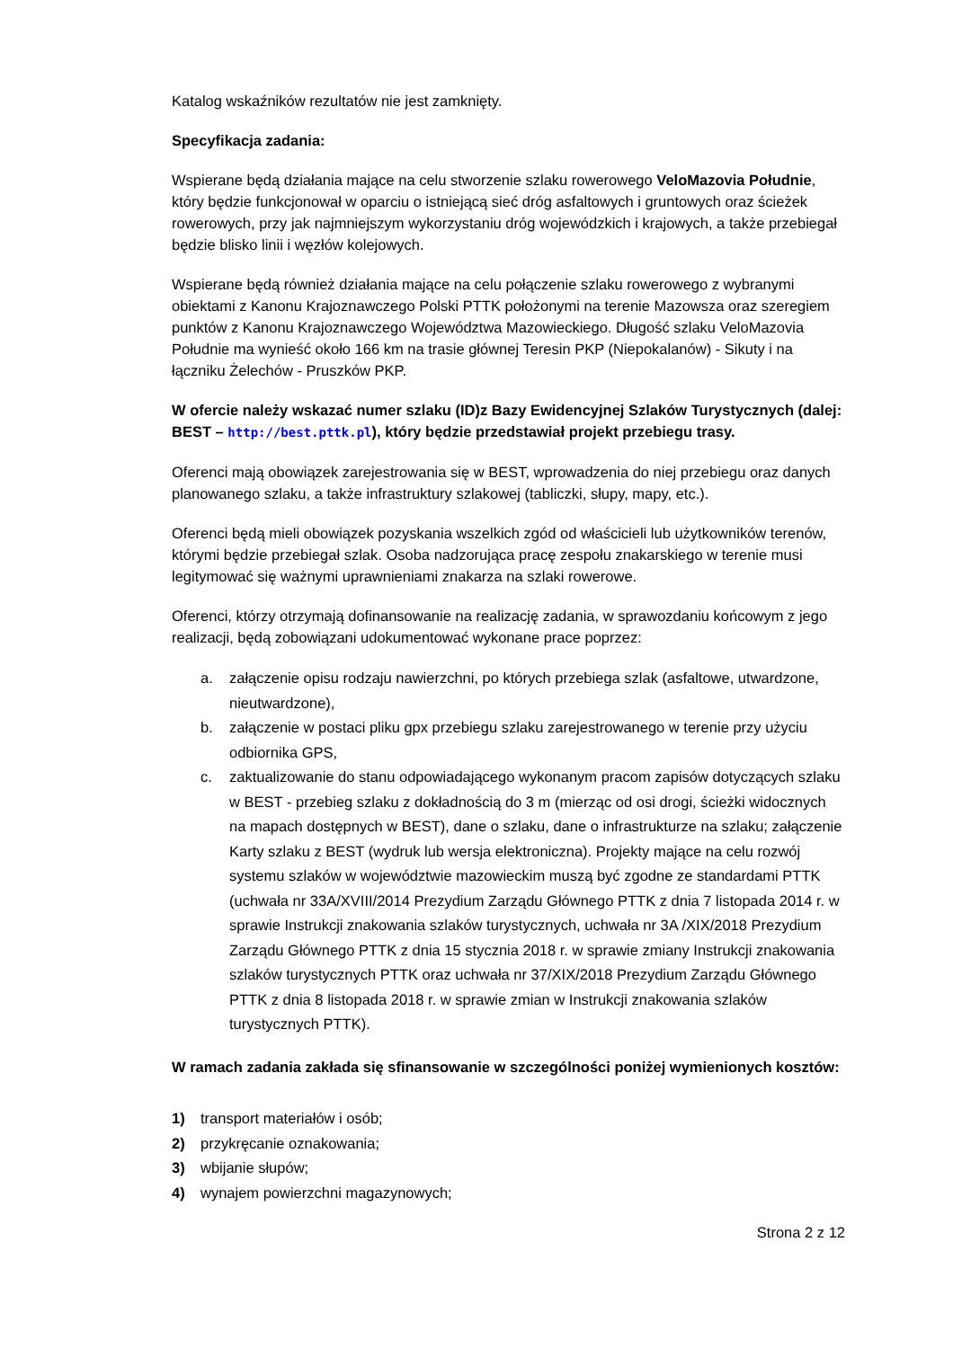Katalog wskaźników rezultatów nie jest zamknięty.
Specyfikacja zadania:
Wspierane będą działania mające na celu stworzenie szlaku rowerowego VeloMazovia Południe, który będzie funkcjonował w oparciu o istniejącą sieć dróg asfaltowych i gruntowych oraz ścieżek rowerowych, przy jak najmniejszym wykorzystaniu dróg wojewódzkich i krajowych, a także przebiegał będzie blisko linii i węzłów kolejowych.
Wspierane będą również działania mające na celu połączenie szlaku rowerowego z wybranymi obiektami z Kanonu Krajoznawczego Polski PTTK położonymi na terenie Mazowsza oraz szeregiem punktów z Kanonu Krajoznawczego Województwa Mazowieckiego. Długość szlaku VeloMazovia Południe ma wynieść około 166 km na trasie głównej Teresin PKP (Niepokalanów) - Sikuty i na łączniku Żelechów - Pruszków PKP.
W ofercie należy wskazać numer szlaku (ID)z Bazy Ewidencyjnej Szlaków Turystycznych (dalej: BEST – http://best.pttk.pl), który będzie przedstawiał projekt przebiegu trasy.
Oferenci mają obowiązek zarejestrowania się w BEST, wprowadzenia do niej przebiegu oraz danych planowanego szlaku, a także infrastruktury szlakowej (tabliczki, słupy, mapy, etc.).
Oferenci będą mieli obowiązek pozyskania wszelkich zgód od właścicieli lub użytkowników terenów, którymi będzie przebiegał szlak. Osoba nadzorująca pracę zespołu znakarskiego w terenie musi legitymować się ważnymi uprawnieniami znakarza na szlaki rowerowe.
Oferenci, którzy otrzymają dofinansowanie na realizację zadania, w sprawozdaniu końcowym z jego realizacji, będą zobowiązani udokumentować wykonane prace poprzez:
a. załączenie opisu rodzaju nawierzchni, po których przebiega szlak (asfaltowe, utwardzone, nieutwardzone),
b. załączenie w postaci pliku gpx przebiegu szlaku zarejestrowanego w terenie przy użyciu odbiornika GPS,
c. zaktualizowanie do stanu odpowiadającego wykonanym pracom zapisów dotyczących szlaku w BEST - przebieg szlaku z dokładnością do 3 m (mierząc od osi drogi, ścieżki widocznych na mapach dostępnych w BEST), dane o szlaku, dane o infrastrukturze na szlaku; załączenie Karty szlaku z BEST (wydruk lub wersja elektroniczna). Projekty mające na celu rozwój systemu szlaków w województwie mazowieckim muszą być zgodne ze standardami PTTK (uchwała nr 33A/XVIII/2014 Prezydium Zarządu Głównego PTTK z dnia 7 listopada 2014 r. w sprawie Instrukcji znakowania szlaków turystycznych, uchwała nr 3A /XIX/2018 Prezydium Zarządu Głównego PTTK z dnia 15 stycznia 2018 r. w sprawie zmiany Instrukcji znakowania szlaków turystycznych PTTK oraz uchwała nr 37/XIX/2018 Prezydium Zarządu Głównego PTTK z dnia 8 listopada 2018 r. w sprawie zmian w Instrukcji znakowania szlaków turystycznych PTTK).
W ramach zadania zakłada się sfinansowanie w szczególności poniżej wymienionych kosztów:
1) transport materiałów i osób;
2) przykręcanie oznakowania;
3) wbijanie słupów;
4) wynajem powierzchni magazynowych;
Strona 2 z 12